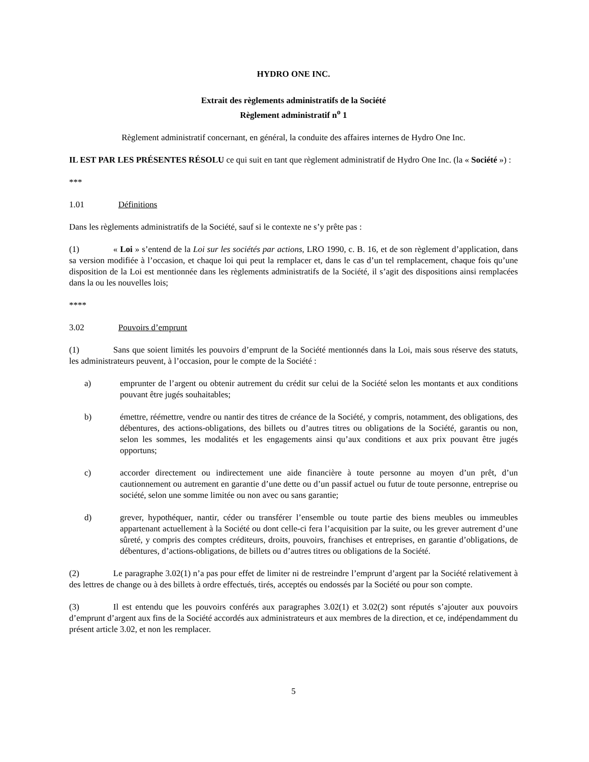HYDRO ONE INC.
Extrait des règlements administratifs de la Société
Règlement administratif n<sup>o</sup> 1
Règlement administratif concernant, en général, la conduite des affaires internes de Hydro One Inc.
IL EST PAR LES PRÉSENTES RÉSOLU ce qui suit en tant que règlement administratif de Hydro One Inc. (la « Société ») :
***
1.01 Définitions
Dans les règlements administratifs de la Société, sauf si le contexte ne s’y prête pas :
(1) « Loi » s’entend de la Loi sur les sociétés par actions, LRO 1990, c. B. 16, et de son règlement d’application, dans sa version modifiée à l’occasion, et chaque loi qui peut la remplacer et, dans le cas d’un tel remplacement, chaque fois qu’une disposition de la Loi est mentionnée dans les règlements administratifs de la Société, il s’agit des dispositions ainsi remplacées dans la ou les nouvelles lois;
****
3.02 Pouvoirs d’emprunt
(1) Sans que soient limités les pouvoirs d’emprunt de la Société mentionnés dans la Loi, mais sous réserve des statuts, les administrateurs peuvent, à l’occasion, pour le compte de la Société :
a) emprunter de l’argent ou obtenir autrement du crédit sur celui de la Société selon les montants et aux conditions pouvant être jugés souhaitables;
b) émettre, réémettre, vendre ou nantir des titres de créance de la Société, y compris, notamment, des obligations, des débentures, des actions-obligations, des billets ou d’autres titres ou obligations de la Société, garantis ou non, selon les sommes, les modalités et les engagements ainsi qu’aux conditions et aux prix pouvant être jugés opportuns;
c) accorder directement ou indirectement une aide financière à toute personne au moyen d’un prêt, d’un cautionnement ou autrement en garantie d’une dette ou d’un passif actuel ou futur de toute personne, entreprise ou société, selon une somme limitée ou non avec ou sans garantie;
d) grever, hypothéquer, nantir, céder ou transférer l’ensemble ou toute partie des biens meubles ou immeubles appartenant actuellement à la Société ou dont celle-ci fera l’acquisition par la suite, ou les grever autrement d’une sûreté, y compris des comptes créditeurs, droits, pouvoirs, franchises et entreprises, en garantie d’obligations, de débentures, d’actions-obligations, de billets ou d’autres titres ou obligations de la Société.
(2) Le paragraphe 3.02(1) n’a pas pour effet de limiter ni de restreindre l’emprunt d’argent par la Société relativement à des lettres de change ou à des billets à ordre effectués, tirés, acceptés ou endossés par la Société ou pour son compte.
(3) Il est entendu que les pouvoirs conférés aux paragraphes 3.02(1) et 3.02(2) sont réputés s’ajouter aux pouvoirs d’emprunt d’argent aux fins de la Société accordés aux administrateurs et aux membres de la direction, et ce, indépendamment du présent article 3.02, et non les remplacer.
5